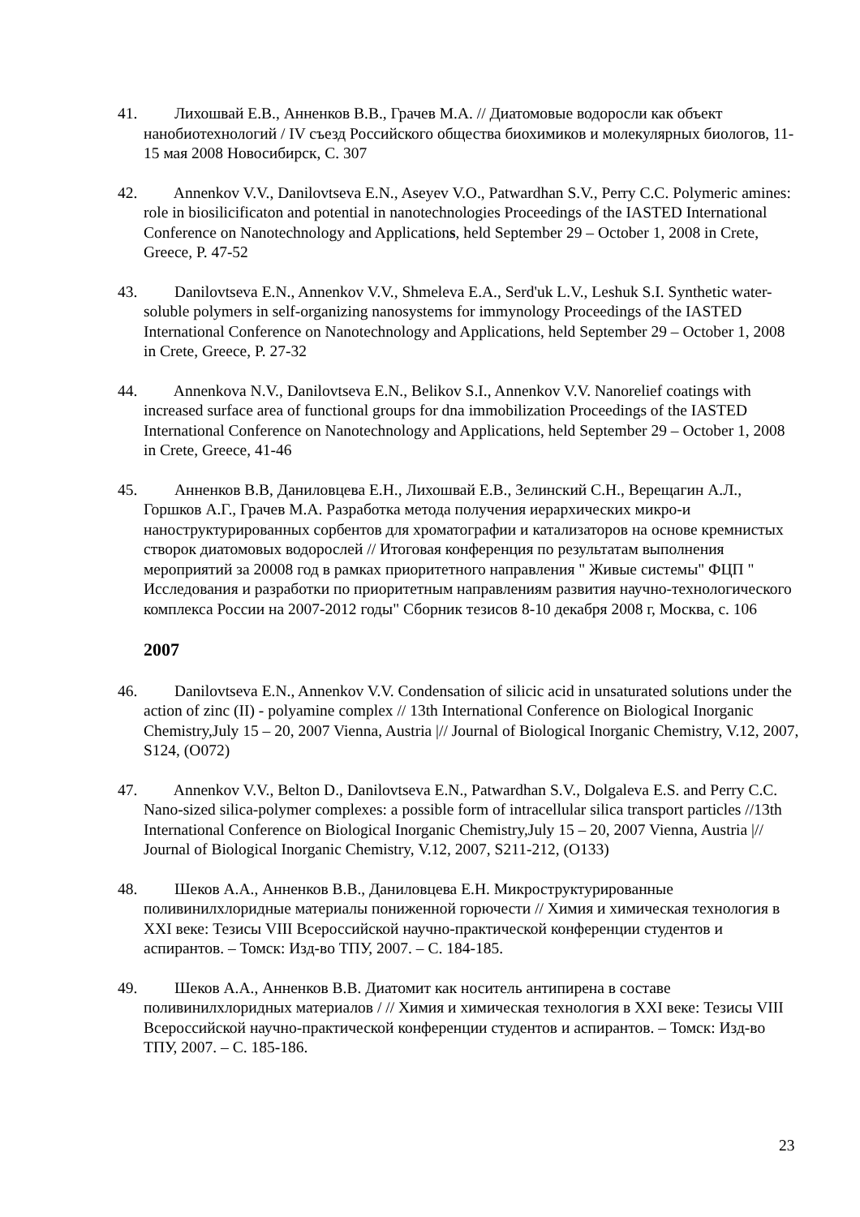41. Лихошвай Е.В., Анненков В.В., Грачев М.А. // Диатомовые водоросли как объект нанобиотехнологий / IV съезд Российского общества биохимиков и молекулярных биологов, 11- 15 мая 2008 Новосибирск, С. 307
42. Annenkov V.V., Danilovtseva E.N., Aseyev V.O., Patwardhan S.V., Perry C.C. Polymeric amines: role in biosilicificaton and potential in nanotechnologies Proceedings of the IASTED International Conference on Nanotechnology and Applications, held September 29 – October 1, 2008 in Crete, Greece, P. 47-52
43. Danilovtseva E.N., Annenkov V.V., Shmeleva E.A., Serd'uk L.V., Leshuk S.I. Synthetic water-soluble polymers in self-organizing nanosystems for immynology Proceedings of the IASTED International Conference on Nanotechnology and Applications, held September 29 – October 1, 2008 in Crete, Greece, P. 27-32
44. Annenkova N.V., Danilovtseva E.N., Belikov S.I., Annenkov V.V. Nanorelief coatings with increased surface area of functional groups for dna immobilization Proceedings of the IASTED International Conference on Nanotechnology and Applications, held September 29 – October 1, 2008 in Crete, Greece, 41-46
45. Анненков В.В, Даниловцева Е.Н., Лихошвай Е.В., Зелинский С.Н., Верещагин А.Л., Горшков А.Г., Грачев М.А. Разработка метода получения иерархических микро-и наноструктурированных сорбентов для хроматографии и катализаторов на основе кремнистых створок диатомовых водорослей // Итоговая конференция по результатам выполнения мероприятий за 20008 год в рамках приоритетного направления " Живые системы" ФЦП " Исследования и разработки по приоритетным направлениям развития научно-технологического комплекса России на 2007-2012 годы" Сборник тезисов 8-10 декабря 2008 г, Москва, с. 106
2007
46. Danilovtseva E.N., Annenkov V.V. Condensation of silicic acid in unsaturated solutions under the action of zinc (II) - polyamine complex // 13th International Conference on Biological Inorganic Chemistry,July 15 – 20, 2007 Vienna, Austria |// Journal of Biological Inorganic Chemistry, V.12, 2007, S124, (O072)
47. Annenkov V.V., Belton D., Danilovtseva E.N., Patwardhan S.V., Dolgaleva E.S. and Perry C.C. Nano-sized silica-polymer complexes: a possible form of intracellular silica transport particles //13th International Conference on Biological Inorganic Chemistry,July 15 – 20, 2007 Vienna, Austria |// Journal of Biological Inorganic Chemistry, V.12, 2007, S211-212, (O133)
48. Шеков А.А., Анненков В.В., Даниловцева Е.Н. Микроструктурированные поливинилхлоридные материалы пониженной горючести // Химия и химическая технология в XXI веке: Тезисы VIII Всероссийской научно-практической конференции студентов и аспирантов. – Томск: Изд-во ТПУ, 2007. – С. 184-185.
49. Шеков А.А., Анненков В.В. Диатомит как носитель антипирена в составе поливинилхлоридных материалов / // Химия и химическая технология в XXI веке: Тезисы VIII Всероссийской научно-практической конференции студентов и аспирантов. – Томск: Изд-во ТПУ, 2007. – С. 185-186.
23